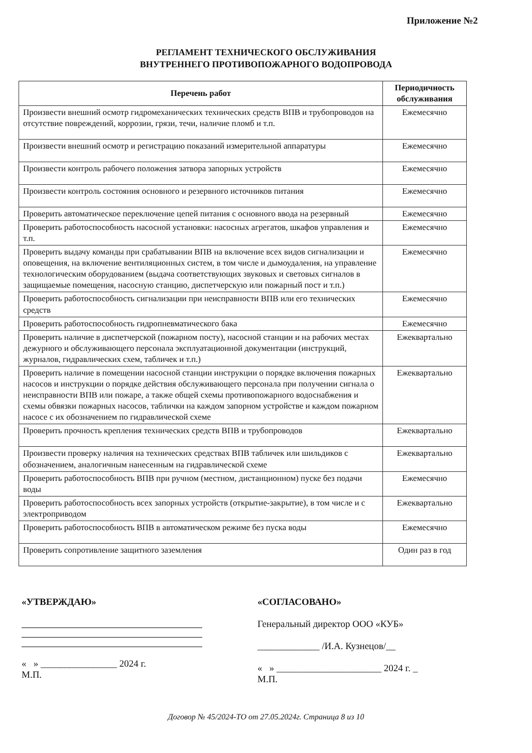Приложение №2
РЕГЛАМЕНТ ТЕХНИЧЕСКОГО ОБСЛУЖИВАНИЯ
ВНУТРЕННЕГО ПРОТИВОПОЖАРНОГО ВОДОПРОВОДА
| Перечень работ | Периодичность обслуживания |
| --- | --- |
| Произвести внешний осмотр гидромеханических технических средств ВПВ и трубопроводов на отсутствие повреждений, коррозии, грязи, течи, наличие пломб и т.п. | Ежемесячно |
| Произвести внешний осмотр и регистрацию показаний измерительной аппаратуры | Ежемесячно |
| Произвести контроль рабочего положения затвора запорных устройств | Ежемесячно |
| Произвести контроль состояния основного и резервного источников питания | Ежемесячно |
| Проверить автоматическое переключение цепей питания с основного ввода на резервный | Ежемесячно |
| Проверить работоспособность насосной установки: насосных агрегатов, шкафов управления и т.п. | Ежемесячно |
| Проверить выдачу команды при срабатывании ВПВ на включение всех видов сигнализации и оповещения, на включение вентиляционных систем, в том числе и дымоудаления, на управление технологическим оборудованием (выдача соответствующих звуковых и световых сигналов в защищаемые помещения, насосную станцию, диспетчерскую или пожарный пост и т.п.) | Ежемесячно |
| Проверить работоспособность сигнализации при неисправности ВПВ или его технических средств | Ежемесячно |
| Проверить работоспособность гидропневматического бака | Ежемесячно |
| Проверить наличие в диспетчерской (пожарном посту), насосной станции и на рабочих местах дежурного и обслуживающего персонала эксплуатационной документации (инструкций, журналов, гидравлических схем, табличек и т.п.) | Ежеквартально |
| Проверить наличие в помещении насосной станции инструкции о порядке включения пожарных насосов и инструкции о порядке действия обслуживающего персонала при получении сигнала о неисправности ВПВ или пожаре, а также общей схемы противопожарного водоснабжения и схемы обвязки пожарных насосов, таблички на каждом запорном устройстве и каждом пожарном насосе с их обозначением по гидравлической схеме | Ежеквартально |
| Проверить прочность крепления технических средств ВПВ и трубопроводов | Ежеквартально |
| Произвести проверку наличия на технических средствах ВПВ табличек или шильдиков с обозначением, аналогичным нанесенным на гидравлической схеме | Ежеквартально |
| Проверить работоспособность ВПВ при ручном (местном, дистанционном) пуске без подачи воды | Ежемесячно |
| Проверить работоспособность всех запорных устройств (открытие-закрытие), в том числе и с электроприводом | Ежеквартально |
| Проверить работоспособность ВПВ в автоматическом режиме без пуска воды | Ежемесячно |
| Проверить сопротивление защитного заземления | Один раз в год |
«УТВЕРЖДАЮ»
« » ________________ 2024 г.
М.П.
«СОГЛАСОВАНО»
Генеральный директор ООО «КУБ»
_____________ /И.А. Кузнецов/__
« » ______________________ 2024 г. _
М.П.
Договор № 45/2024-ТО от 27.05.2024г. Страница 8 из 10